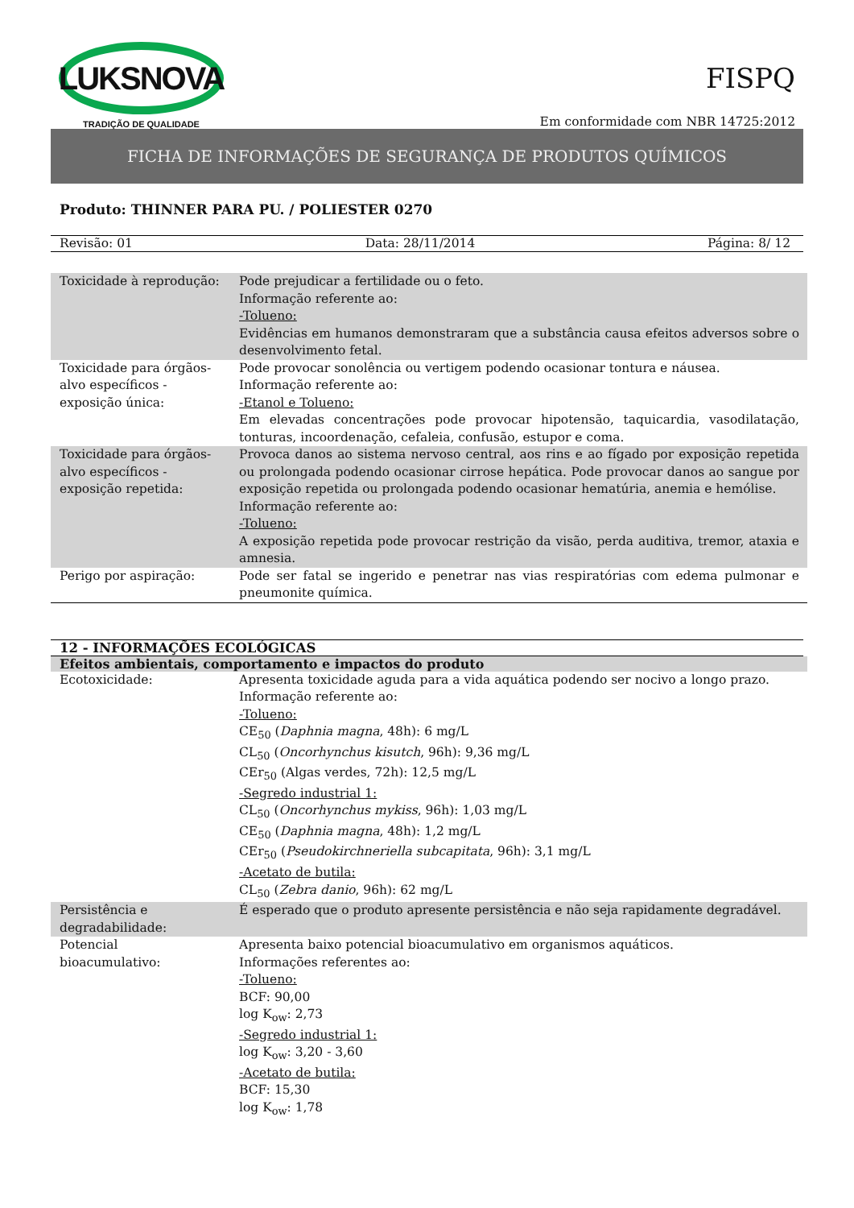LUKSNOVA
TRADIÇÃO DE QUALIDADE
FISPQ
Em conformidade com NBR 14725:2012
FICHA DE INFORMAÇÕES DE SEGURANÇA DE PRODUTOS QUÍMICOS
Produto: THINNER PARA PU. / POLIESTER 0270
Revisão: 01 Data: 28/11/2014 Página: 8/ 12
| Toxicidade à reprodução: | Pode prejudicar a fertilidade ou o feto. Informação referente ao: -Tolueno: Evidências em humanos demonstraram que a substância causa efeitos adversos sobre o desenvolvimento fetal. |
| Toxicidade para órgãos-alvo específicos - exposição única: | Pode provocar sonolência ou vertigem podendo ocasionar tontura e náusea. Informação referente ao: -Etanol e Tolueno: Em elevadas concentrações pode provocar hipotensão, taquicardia, vasodilatação, tonturas, incoordenação, cefaleia, confusão, estupor e coma. |
| Toxicidade para órgãos-alvo específicos - exposição repetida: | Provoca danos ao sistema nervoso central, aos rins e ao fígado por exposição repetida ou prolongada podendo ocasionar cirrose hepática. Pode provocar danos ao sangue por exposição repetida ou prolongada podendo ocasionar hematúria, anemia e hemólise. Informação referente ao: -Tolueno: A exposição repetida pode provocar restrição da visão, perda auditiva, tremor, ataxia e amnesia. |
| Perigo por aspiração: | Pode ser fatal se ingerido e penetrar nas vias respiratórias com edema pulmonar e pneumonite química. |
12 - INFORMAÇÕES ECOLÓGICAS
| Efeitos ambientais, comportamento e impactos do produto | |
| --- | --- |
| Ecotoxicidade: | Apresenta toxicidade aguda para a vida aquática podendo ser nocivo a longo prazo. Informação referente ao: -Tolueno: CE<sub>50</sub> ( Daphnia magna , 48h): 6 mg/L CL<sub>50</sub> ( Oncorhynchus kisutch , 96h): 9,36 mg/L CEr<sub>50</sub> (Algas verdes, 72h): 12,5 mg/L -Segredo industrial 1: CL<sub>50</sub> ( Oncorhynchus mykiss , 96h): 1,03 mg/L CE<sub>50</sub> ( Daphnia magna , 48h): 1,2 mg/L CEr<sub>50</sub> ( Pseudokirchneriella subcapitata , 96h): 3,1 mg/L -Acetato de butila: CL<sub>50</sub> ( Zebra danio , 96h): 62 mg/L |
| Persistência e degradabilidade: | É esperado que o produto apresente persistência e não seja rapidamente degradável. |
| Potencial bioacumulativo: | Apresenta baixo potencial bioacumulativo em organismos aquáticos. Informações referentes ao: -Tolueno: BCF: 90,00 log K<sub>ow</sub>: 2,73 -Segredo industrial 1: log K<sub>ow</sub>: 3,20 - 3,60 -Acetato de butila: BCF: 15,30 log K<sub>ow</sub>: 1,78 |